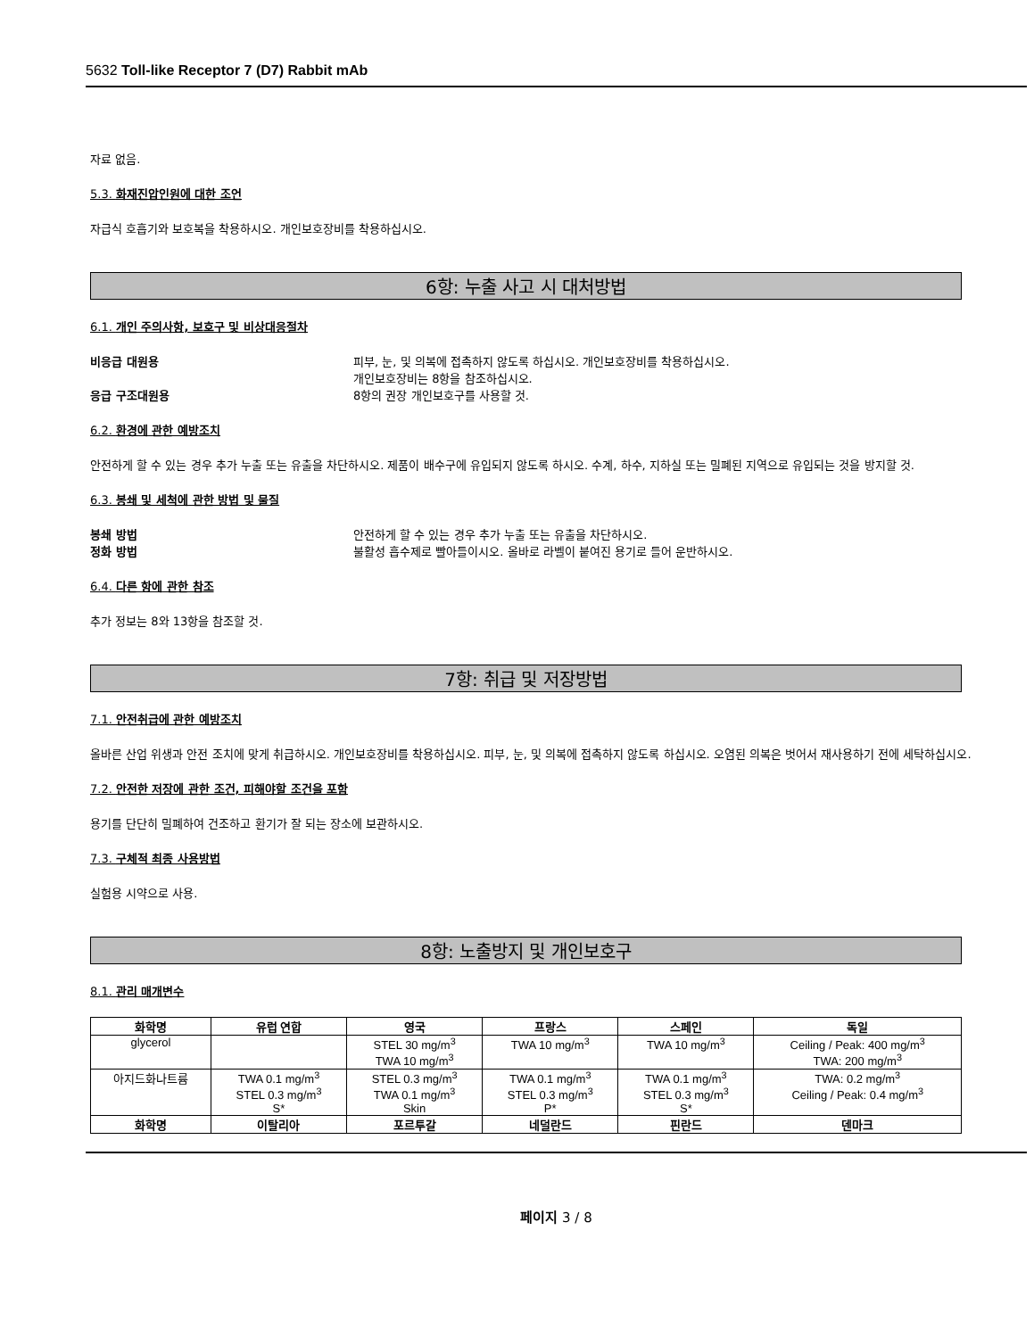5632 Toll-like Receptor 7 (D7) Rabbit mAb
자료 없음.
5.3. 화재진압인원에 대한 조언
자급식 호흡기와 보호복을 착용하시오. 개인보호장비를 착용하십시오.
6항: 누출 사고 시 대처방법
6.1. 개인 주의사항, 보호구 및 비상대응절차
비응급 대원용 피부, 눈, 및 의복에 접촉하지 않도록 하십시오. 개인보호장비를 착용하십시오.
개인보호장비는 8항을 참조하십시오.
응급 구조대원용 8항의 권장 개인보호구를 사용할 것.
6.2. 환경에 관한 예방조치
안전하게 할 수 있는 경우 추가 누출 또는 유출을 차단하시오. 제품이 배수구에 유입되지 않도록 하시오. 수계, 하수, 지하실 또는 밀폐된 지역으로 유입되는 것을 방지할 것.
6.3. 봉쇄 및 세척에 관한 방법 및 물질
봉쇄 방법 안전하게 할 수 있는 경우 추가 누출 또는 유출을 차단하시오.
정화 방법 불활성 흡수제로 빨아들이시오. 올바로 라벨이 붙여진 용기로 들어 운반하시오.
6.4. 다른 항에 관한 참조
추가 정보는 8와 13항을 참조할 것.
7항: 취급 및 저장방법
7.1. 안전취급에 관한 예방조치
올바른 산업 위생과 안전 조치에 맞게 취급하시오. 개인보호장비를 착용하십시오. 피부, 눈, 및 의복에 접촉하지 않도록 하십시오. 오염된 의복은 벗어서 재사용하기 전에 세탁하십시오.
7.2. 안전한 저장에 관한 조건, 피해야할 조건을 포함
용기를 단단히 밀폐하여 건조하고 환기가 잘 되는 장소에 보관하시오.
7.3. 구체적 최종 사용방법
실험용 시약으로 사용.
8항: 노출방지 및 개인보호구
8.1. 관리 매개변수
| 화학명 | 유럽 연합 | 영국 | 프랑스 | 스페인 | 독일 |
| --- | --- | --- | --- | --- | --- |
| glycerol | | STEL 30 mg/m<sup>3</sup> TWA 10 mg/m<sup>3</sup> | TWA 10 mg/m<sup>3</sup> | TWA 10 mg/m<sup>3</sup> | Ceiling / Peak: 400 mg/m<sup>3</sup> TWA: 200 mg/m<sup>3</sup> |
| 아지드화나트륨 | TWA 0.1 mg/m<sup>3</sup> STEL 0.3 mg/m<sup>3</sup> S* | STEL 0.3 mg/m<sup>3</sup> TWA 0.1 mg/m<sup>3</sup> Skin | TWA 0.1 mg/m<sup>3</sup> STEL 0.3 mg/m<sup>3</sup> P* | TWA 0.1 mg/m<sup>3</sup> STEL 0.3 mg/m<sup>3</sup> S* | TWA: 0.2 mg/m<sup>3</sup> Ceiling / Peak: 0.4 mg/m<sup>3</sup> |
| 화학명 | 이탈리아 | 포르투갈 | 네덜란드 | 핀란드 | 덴마크 |
페이지 3 / 8